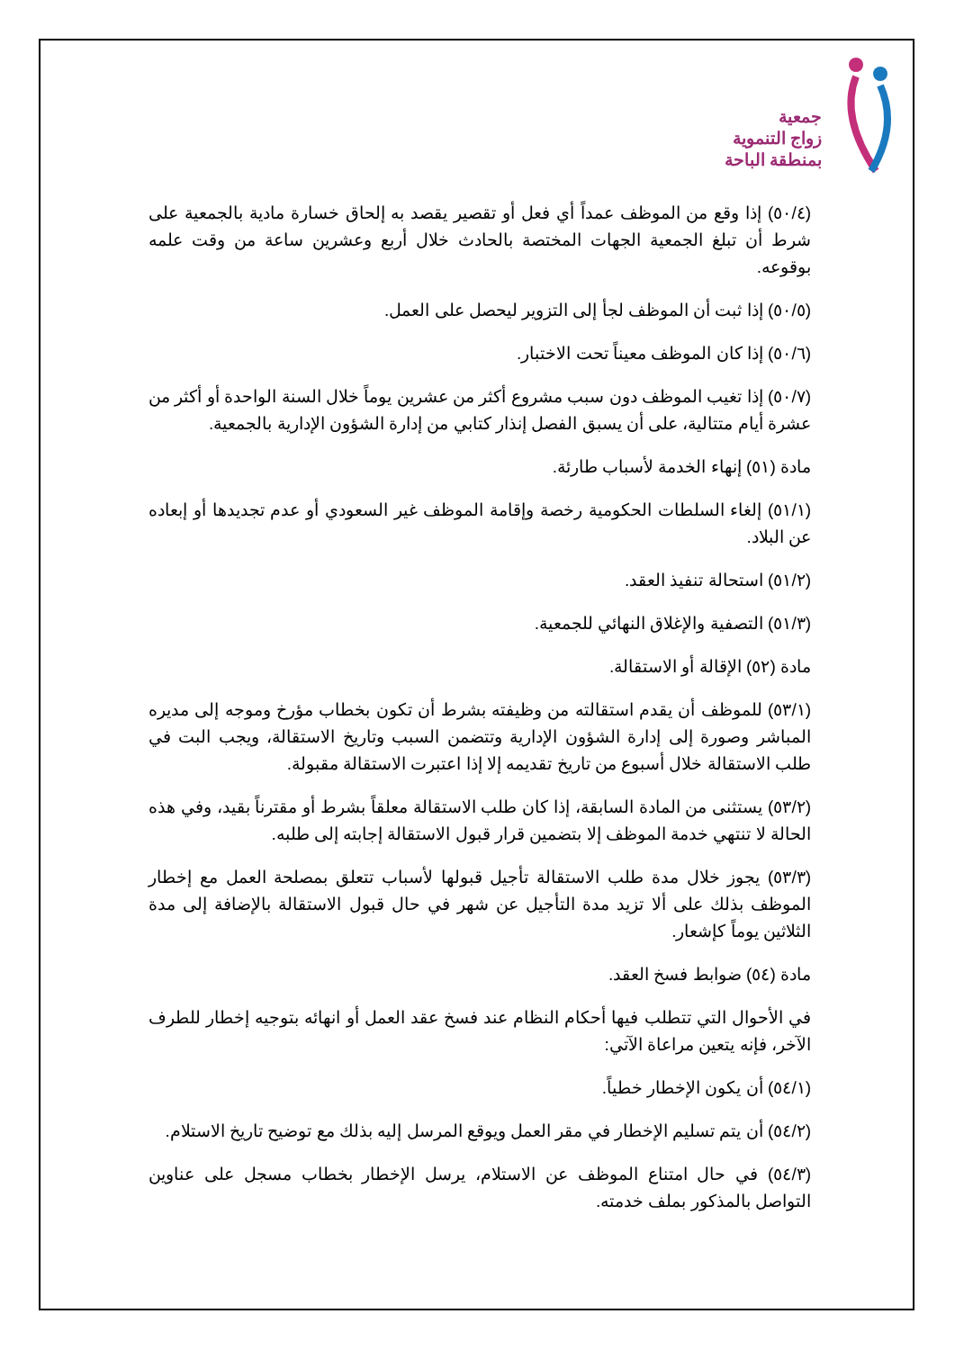جمعية
زواج التنموية
بمنطقة الباحة
(٥٠/٤) إذا وقع من الموظف عمداً أي فعل أو تقصير يقصد به إلحاق خسارة مادية بالجمعية على شرط أن تبلغ الجمعية الجهات المختصة بالحادث خلال أربع وعشرين ساعة من وقت علمه بوقوعه.
(٥٠/٥) إذا ثبت أن الموظف لجأ إلى التزوير ليحصل على العمل.
(٥٠/٦) إذا كان الموظف معيناً تحت الاختبار.
(٥٠/٧) إذا تغيب الموظف دون سبب مشروع أكثر من عشرين يوماً خلال السنة الواحدة أو أكثر من عشرة أيام متتالية، على أن يسبق الفصل إنذار كتابي من إدارة الشؤون الإدارية بالجمعية.
مادة (٥١) إنهاء الخدمة لأسباب طارئة.
(٥١/١) إلغاء السلطات الحكومية رخصة وإقامة الموظف غير السعودي أو عدم تجديدها أو إبعاده عن البلاد.
(٥١/٢) استحالة تنفيذ العقد.
(٥١/٣) التصفية والإغلاق النهائي للجمعية.
مادة (٥٢) الإقالة أو الاستقالة.
(٥٣/١) للموظف أن يقدم استقالته من وظيفته بشرط أن تكون بخطاب مؤرخ وموجه إلى مديره المباشر وصورة إلى إدارة الشؤون الإدارية وتتضمن السبب وتاريخ الاستقالة، ويجب البت في طلب الاستقالة خلال أسبوع من تاريخ تقديمه إلا إذا اعتبرت الاستقالة مقبولة.
(٥٣/٢) يستثنى من المادة السابقة، إذا كان طلب الاستقالة معلقاً بشرط أو مقترناً بقيد، وفي هذه الحالة لا تنتهي خدمة الموظف إلا بتضمين قرار قبول الاستقالة إجابته إلى طلبه.
(٥٣/٣) يجوز خلال مدة طلب الاستقالة تأجيل قبولها لأسباب تتعلق بمصلحة العمل مع إخطار الموظف بذلك على ألا تزيد مدة التأجيل عن شهر في حال قبول الاستقالة بالإضافة إلى مدة الثلاثين يوماً كإشعار.
مادة (٥٤) ضوابط فسخ العقد.
في الأحوال التي تتطلب فيها أحكام النظام عند فسخ عقد العمل أو انهائه بتوجيه إخطار للطرف الآخر، فإنه يتعين مراعاة الآتي:
(٥٤/١) أن يكون الإخطار خطياً.
(٥٤/٢) أن يتم تسليم الإخطار في مقر العمل ويوقع المرسل إليه بذلك مع توضيح تاريخ الاستلام.
(٥٤/٣) في حال امتناع الموظف عن الاستلام، يرسل الإخطار بخطاب مسجل على عناوين التواصل بالمذكور بملف خدمته.